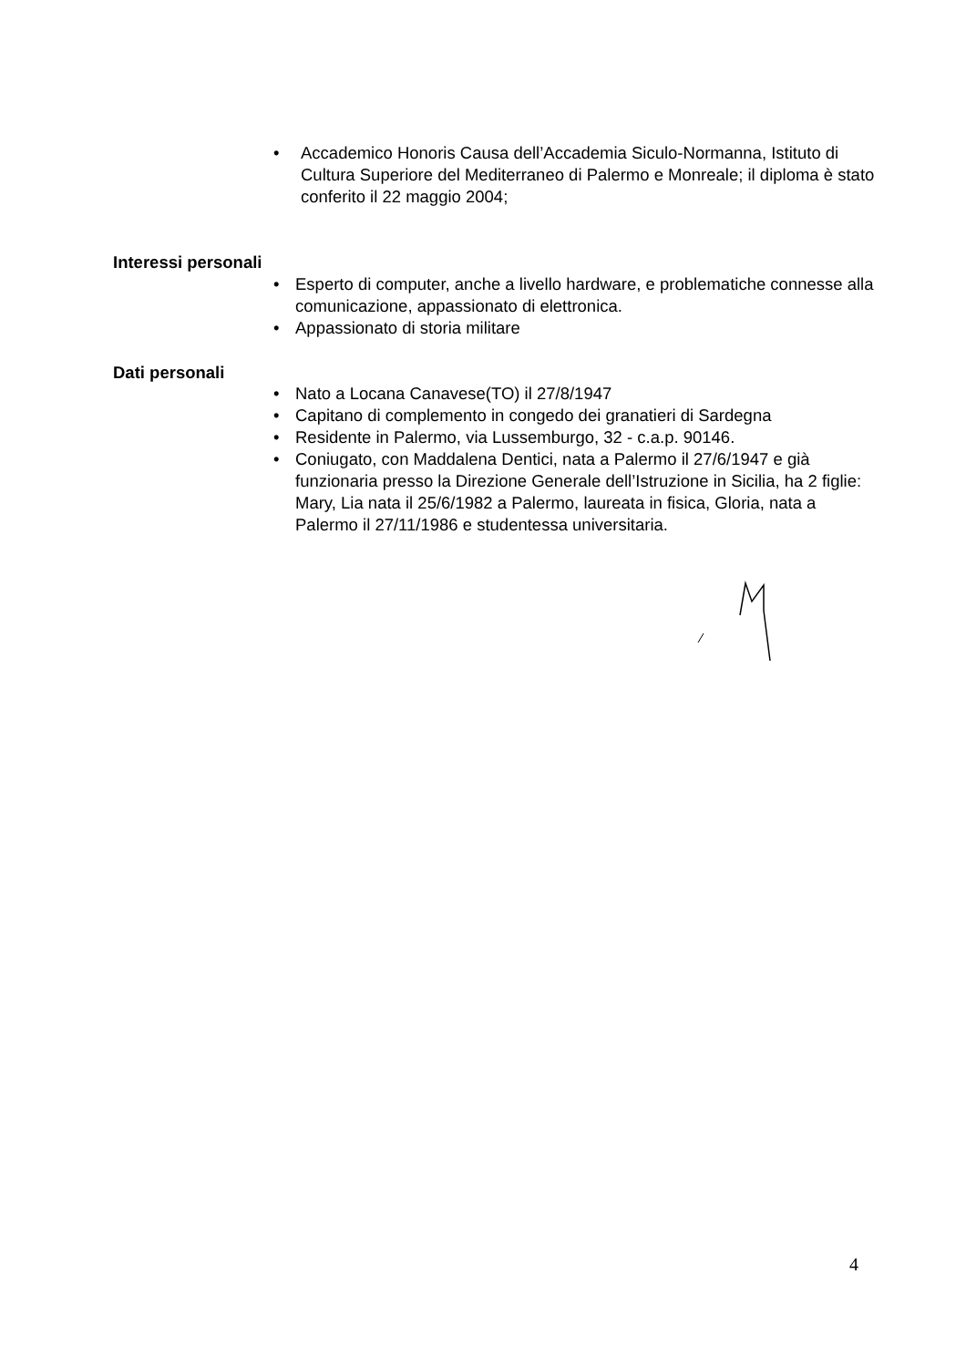• Accademico Honoris Causa dell’Accademia Siculo-Normanna, Istituto di Cultura Superiore del Mediterraneo di Palermo e Monreale; il diploma è stato conferito il 22 maggio 2004;
Interessi personali
• Esperto di computer, anche a livello hardware, e problematiche connesse alla comunicazione, appassionato di elettronica.
• Appassionato di storia militare
Dati personali
• Nato a Locana Canavese(TO) il 27/8/1947
• Capitano di complemento in congedo dei granatieri di Sardegna
• Residente in Palermo, via Lussemburgo, 32 - c.a.p. 90146.
• Coniugato, con Maddalena Dentici, nata a Palermo il 27/6/1947 e già funzionaria presso la Direzione Generale dell’Istruzione in Sicilia, ha 2 figlie: Mary, Lia nata il 25/6/1982 a Palermo, laureata in fisica, Gloria, nata a Palermo il 27/11/1986 e studentessa universitaria.
4